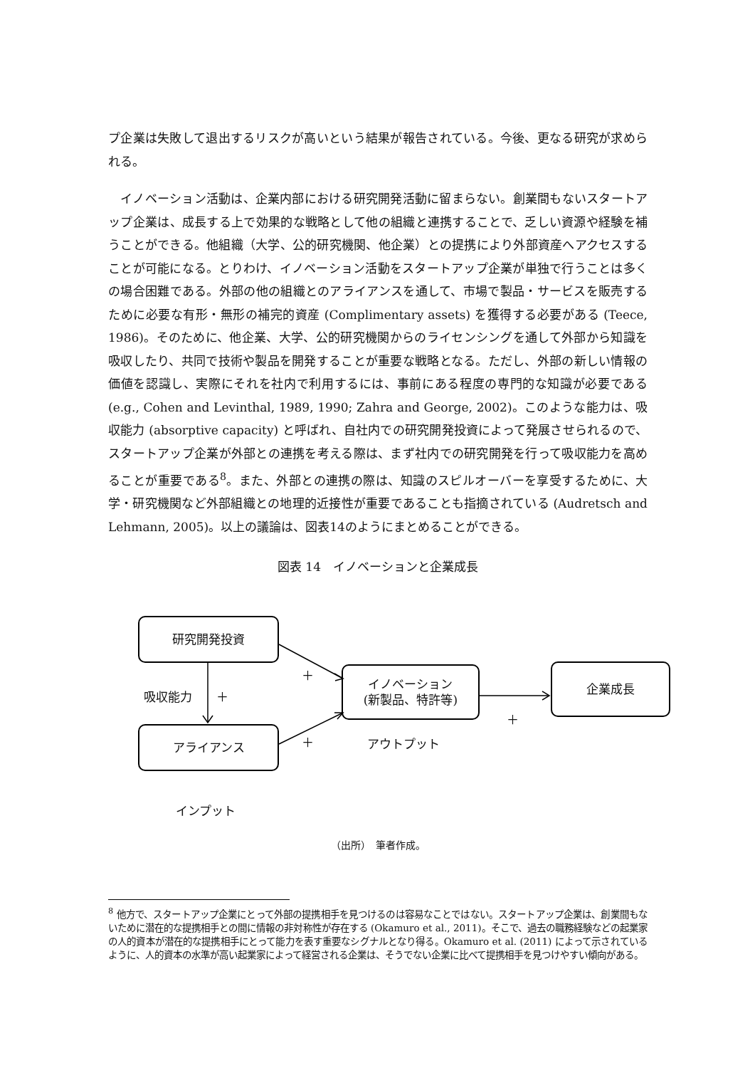プ企業は失敗して退出するリスクが高いという結果が報告されている。今後、更なる研究が求められる。
 イノベーション活動は、企業内部における研究開発活動に留まらない。創業間もないスタートアップ企業は、成長する上で効果的な戦略として他の組織と連携することで、乏しい資源や経験を補うことができる。他組織（大学、公的研究機関、他企業）との提携により外部資産へアクセスすることが可能になる。とりわけ、イノベーション活動をスタートアップ企業が単独で行うことは多くの場合困難である。外部の他の組織とのアライアンスを通して、市場で製品・サービスを販売するために必要な有形・無形の補完的資産 (Complimentary assets) を獲得する必要がある (Teece, 1986)。そのために、他企業、大学、公的研究機関からのライセンシングを通して外部から知識を吸収したり、共同で技術や製品を開発することが重要な戦略となる。ただし、外部の新しい情報の価値を認識し、実際にそれを社内で利用するには、事前にある程度の専門的な知識が必要である (e.g., Cohen and Levinthal, 1989, 1990; Zahra and George, 2002)。このような能力は、吸収能力 (absorptive capacity) と呼ばれ、自社内での研究開発投資によって発展させられるので、スタートアップ企業が外部との連携を考える際は、まず社内での研究開発を行って吸収能力を高めることが重要である<sup>8</sup>。また、外部との連携の際は、知識のスピルオーバーを享受するために、大学・研究機関など外部組織との地理的近接性が重要であることも指摘されている (Audretsch and Lehmann, 2005)。以上の議論は、図表14のようにまとめることができる。
図表 14　イノベーションと企業成長
研究開発投資
アライアンス
イノベーション
(新製品、特許等)
企業成長
吸収能力 ＋
＋
＋
＋
アウトプット
インプット
（出所）　筆者作成。
<sup>8</sup> 他方で、スタートアップ企業にとって外部の提携相手を見つけるのは容易なことではない。スタートアップ企業は、創業間もないために潜在的な提携相手との間に情報の非対称性が存在する (Okamuro et al., 2011)。そこで、過去の職務経験などの起業家の人的資本が潜在的な提携相手にとって能力を表す重要なシグナルとなり得る。Okamuro et al. (2011) によって示されているように、人的資本の水準が高い起業家によって経営される企業は、そうでない企業に比べて提携相手を見つけやすい傾向がある。